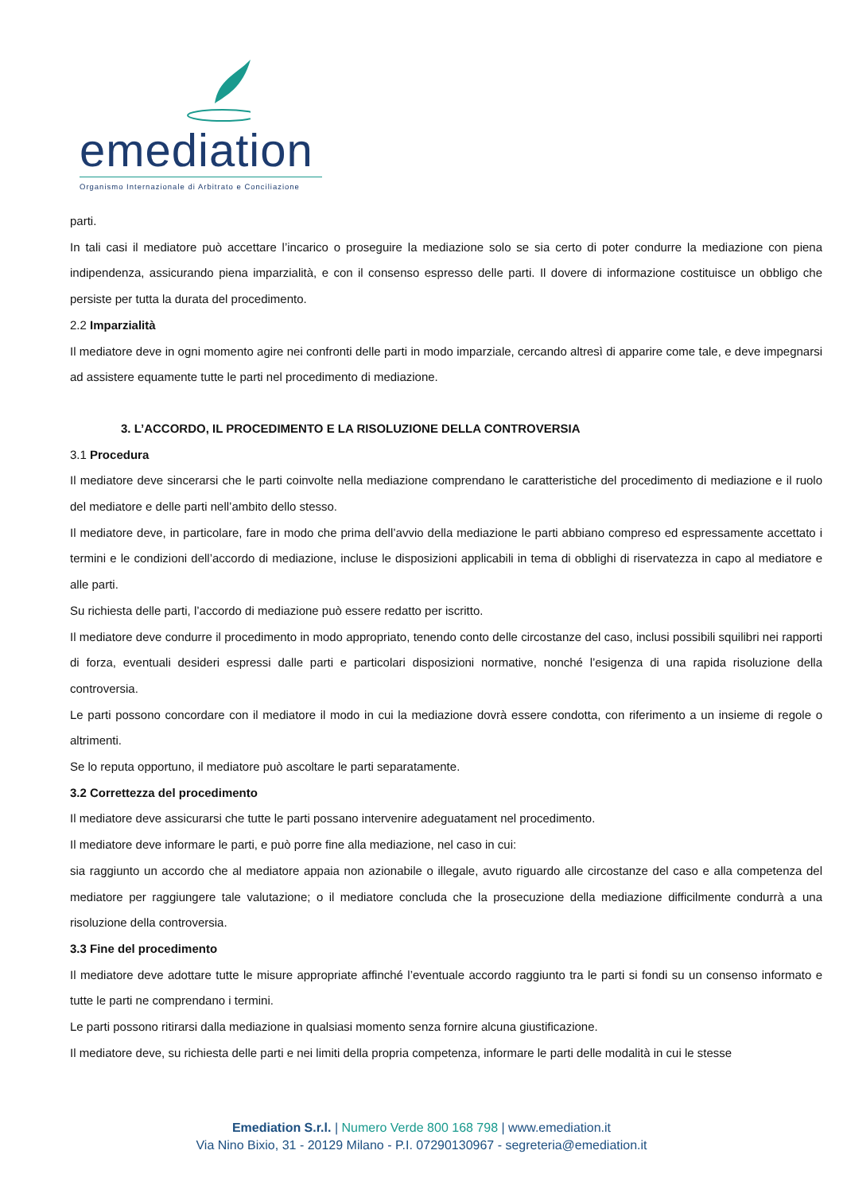emediation
Organismo Internazionale di Arbitrato e Conciliazione
parti.
In tali casi il mediatore può accettare l’incarico o proseguire la mediazione solo se sia certo di poter condurre la mediazione con piena indipendenza, assicurando piena imparzialità, e con il consenso espresso delle parti. Il dovere di informazione costituisce un obbligo che persiste per tutta la durata del procedimento.
2.2 Imparzialità
Il mediatore deve in ogni momento agire nei confronti delle parti in modo imparziale, cercando altresì di apparire come tale, e deve impegnarsi ad assistere equamente tutte le parti nel procedimento di mediazione.
3. L’ACCORDO, IL PROCEDIMENTO E LA RISOLUZIONE DELLA CONTROVERSIA
3.1 Procedura
Il mediatore deve sincerarsi che le parti coinvolte nella mediazione comprendano le caratteristiche del procedimento di mediazione e il ruolo del mediatore e delle parti nell’ambito dello stesso.
Il mediatore deve, in particolare, fare in modo che prima dell’avvio della mediazione le parti abbiano compreso ed espressamente accettato i termini e le condizioni dell’accordo di mediazione, incluse le disposizioni applicabili in tema di obblighi di riservatezza in capo al mediatore e alle parti.
Su richiesta delle parti, l’accordo di mediazione può essere redatto per iscritto.
Il mediatore deve condurre il procedimento in modo appropriato, tenendo conto delle circostanze del caso, inclusi possibili squilibri nei rapporti di forza, eventuali desideri espressi dalle parti e particolari disposizioni normative, nonché l’esigenza di una rapida risoluzione della controversia.
Le parti possono concordare con il mediatore il modo in cui la mediazione dovrà essere condotta, con riferimento a un insieme di regole o altrimenti.
Se lo reputa opportuno, il mediatore può ascoltare le parti separatamente.
3.2 Correttezza del procedimento
Il mediatore deve assicurarsi che tutte le parti possano intervenire adeguatament nel procedimento.
Il mediatore deve informare le parti, e può porre fine alla mediazione, nel caso in cui:
sia raggiunto un accordo che al mediatore appaia non azionabile o illegale, avuto riguardo alle circostanze del caso e alla competenza del mediatore per raggiungere tale valutazione; o il mediatore concluda che la prosecuzione della mediazione difficilmente condurrà a una risoluzione della controversia.
3.3 Fine del procedimento
Il mediatore deve adottare tutte le misure appropriate affinché l’eventuale accordo raggiunto tra le parti si fondi su un consenso informato e tutte le parti ne comprendano i termini.
Le parti possono ritirarsi dalla mediazione in qualsiasi momento senza fornire alcuna giustificazione.
Il mediatore deve, su richiesta delle parti e nei limiti della propria competenza, informare le parti delle modalità in cui le stesse
Emediation S.r.l. | Numero Verde 800 168 798 | www.emediation.it
Via Nino Bixio, 31 - 20129 Milano - P.I. 07290130967 - segreteria@emediation.it